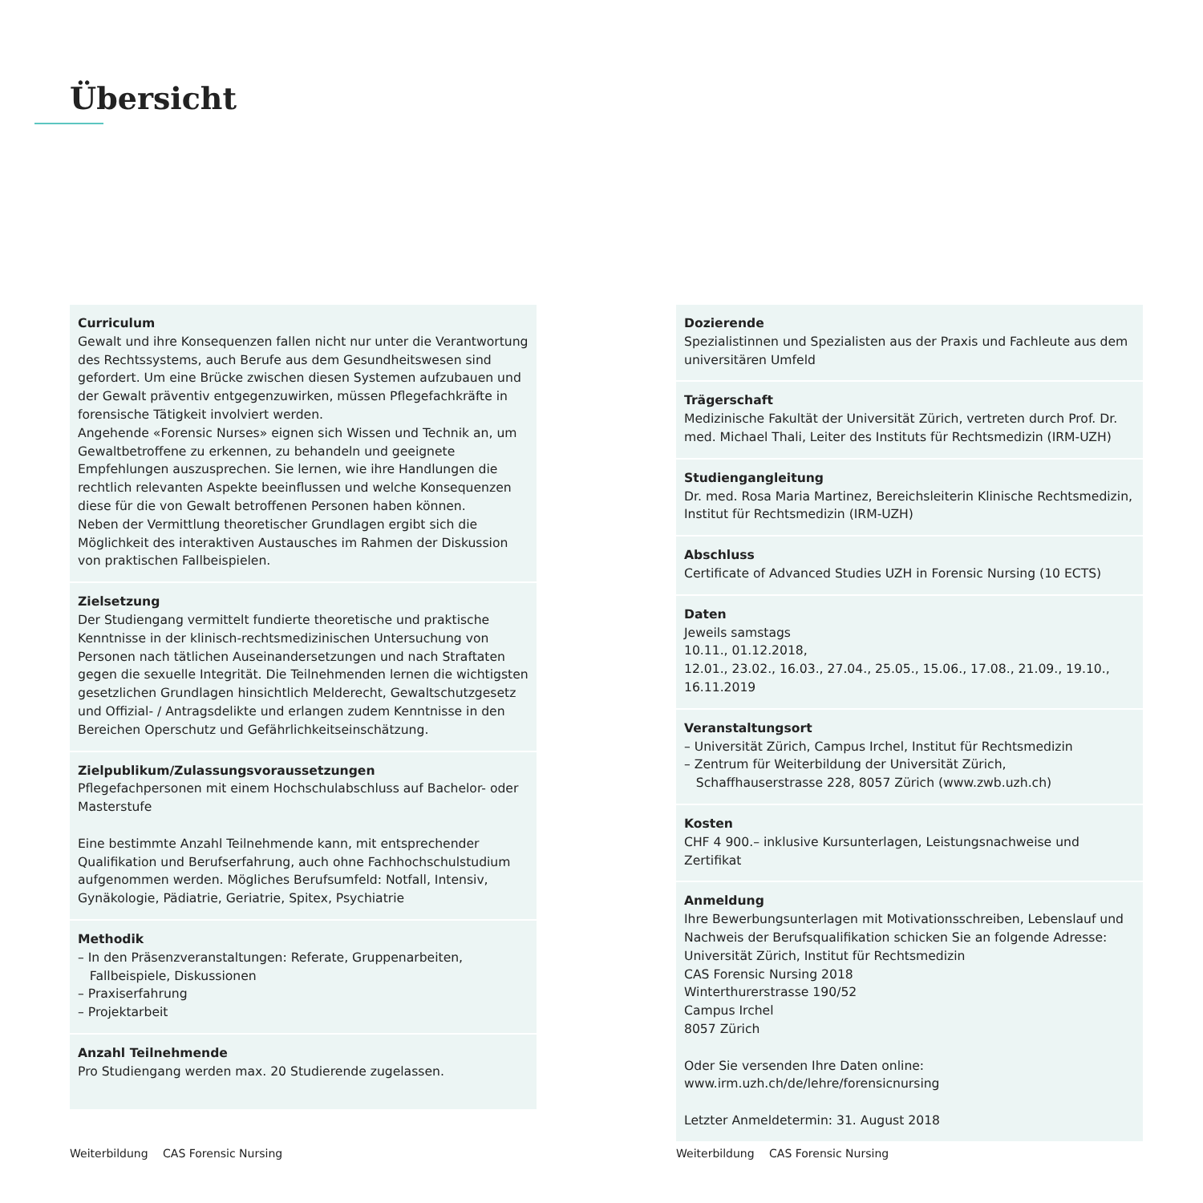Übersicht
Curriculum
Gewalt und ihre Konsequenzen fallen nicht nur unter die Verantwortung des Rechtssystems, auch Berufe aus dem Gesundheitswesen sind gefordert. Um eine Brücke zwischen diesen Systemen aufzubauen und der Gewalt präventiv entgegenzuwirken, müssen Pflegefachkräfte in forensische Tätigkeit involviert werden.
Angehende «Forensic Nurses» eignen sich Wissen und Technik an, um Gewaltbetroffene zu erkennen, zu behandeln und geeignete Empfehlungen auszusprechen. Sie lernen, wie ihre Handlungen die rechtlich relevanten Aspekte beeinflussen und welche Konsequenzen diese für die von Gewalt betroffenen Personen haben können.
Neben der Vermittlung theoretischer Grundlagen ergibt sich die Möglichkeit des interaktiven Austausches im Rahmen der Diskussion von praktischen Fallbeispielen.
Zielsetzung
Der Studiengang vermittelt fundierte theoretische und praktische Kenntnisse in der klinisch-rechtsmedizinischen Untersuchung von Personen nach tätlichen Auseinandersetzungen und nach Straftaten gegen die sexuelle Integrität. Die Teilnehmenden lernen die wichtigsten gesetzlichen Grundlagen hinsichtlich Melderecht, Gewaltschutzgesetz und Offizial- / Antragsdelikte und erlangen zudem Kenntnisse in den Bereichen Operschutz und Gefährlichkeitseinschätzung.
Zielpublikum/Zulassungsvoraussetzungen
Pflegefachpersonen mit einem Hochschulabschluss auf Bachelor- oder Masterstufe
Eine bestimmte Anzahl Teilnehmende kann, mit entsprechender Qualifikation und Berufserfahrung, auch ohne Fachhochschulstudium aufgenommen werden. Mögliches Berufsumfeld: Notfall, Intensiv, Gynäkologie, Pädiatrie, Geriatrie, Spitex, Psychiatrie
Methodik
– In den Präsenzveranstaltungen: Referate, Gruppenarbeiten,
Fallbeispiele, Diskussionen
– Praxiserfahrung
– Projektarbeit
Anzahl Teilnehmende
Pro Studiengang werden max. 20 Studierende zugelassen.
Dozierende
Spezialistinnen und Spezialisten aus der Praxis und Fachleute aus dem universitären Umfeld
Trägerschaft
Medizinische Fakultät der Universität Zürich, vertreten durch Prof. Dr. med. Michael Thali, Leiter des Instituts für Rechtsmedizin (IRM-UZH)
Studiengangleitung
Dr. med. Rosa Maria Martinez, Bereichsleiterin Klinische Rechtsmedizin, Institut für Rechtsmedizin (IRM-UZH)
Abschluss
Certificate of Advanced Studies UZH in Forensic Nursing (10 ECTS)
Daten
Jeweils samstags
10.11., 01.12.2018,
12.01., 23.02., 16.03., 27.04., 25.05., 15.06., 17.08., 21.09., 19.10., 16.11.2019
Veranstaltungsort
– Universität Zürich, Campus Irchel, Institut für Rechtsmedizin
– Zentrum für Weiterbildung der Universität Zürich,
Schaffhauserstrasse 228, 8057 Zürich (www.zwb.uzh.ch)
Kosten
CHF 4 900.– inklusive Kursunterlagen, Leistungsnachweise und Zertifikat
Anmeldung
Ihre Bewerbungsunterlagen mit Motivationsschreiben, Lebenslauf und Nachweis der Berufsqualifikation schicken Sie an folgende Adresse:
Universität Zürich, Institut für Rechtsmedizin
CAS Forensic Nursing 2018
Winterthurerstrasse 190/52
Campus Irchel
8057 Zürich
Oder Sie versenden Ihre Daten online:
www.irm.uzh.ch/de/lehre/forensicnursing
Letzter Anmeldetermin: 31. August 2018
Weiterbildung CAS Forensic Nursing
Weiterbildung CAS Forensic Nursing